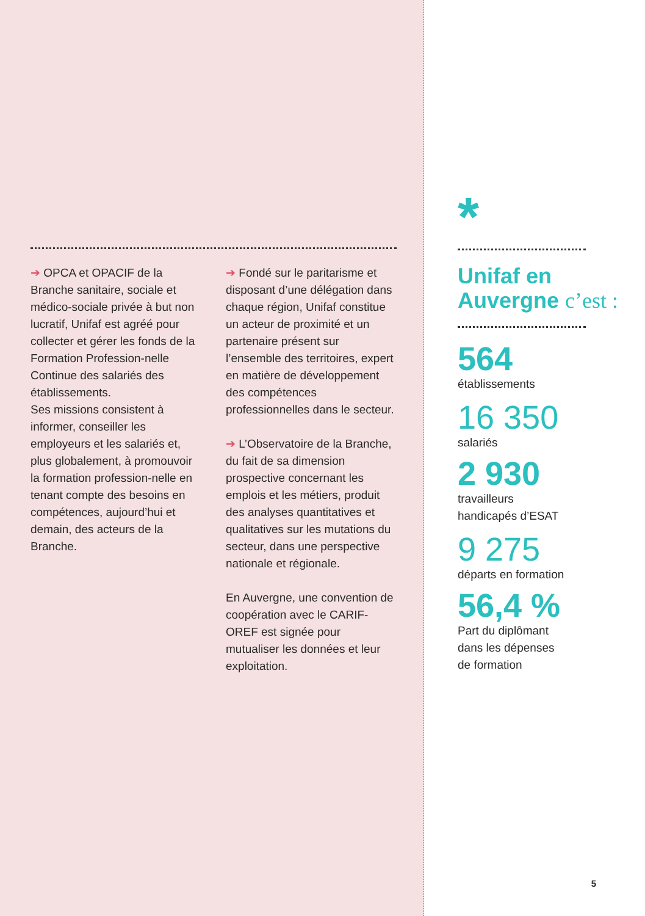➔ OPCA et OPACIF de la Branche sanitaire, sociale et médico-sociale privée à but non lucratif, Unifaf est agréé pour collecter et gérer les fonds de la Formation Profession-nelle Continue des salariés des établissements.
Ses missions consistent à informer, conseiller les employeurs et les salariés et, plus globalement, à promouvoir la formation profession-nelle en tenant compte des besoins en compétences, aujourd’hui et demain, des acteurs de la Branche.
➔ Fondé sur le paritarisme et disposant d’une délégation dans chaque région, Unifaf constitue un acteur de proximité et un partenaire présent sur l’ensemble des territoires, expert en matière de développement des compétences professionnelles dans le secteur.
➔ L’Observatoire de la Branche, du fait de sa dimension prospective concernant les emplois et les métiers, produit des analyses quantitatives et qualitatives sur les mutations du secteur, dans une perspective nationale et régionale.
En Auvergne, une convention de coopération avec le CARIF-OREF est signée pour mutualiser les données et leur exploitation.
*
Unifaf en Auvergne c’est :
564
établissements
16 350
salariés
2 930
travailleurs
handicapés d’ESAT
9 275
départs en formation
56,4 %
Part du diplômant
dans les dépenses
de formation
5